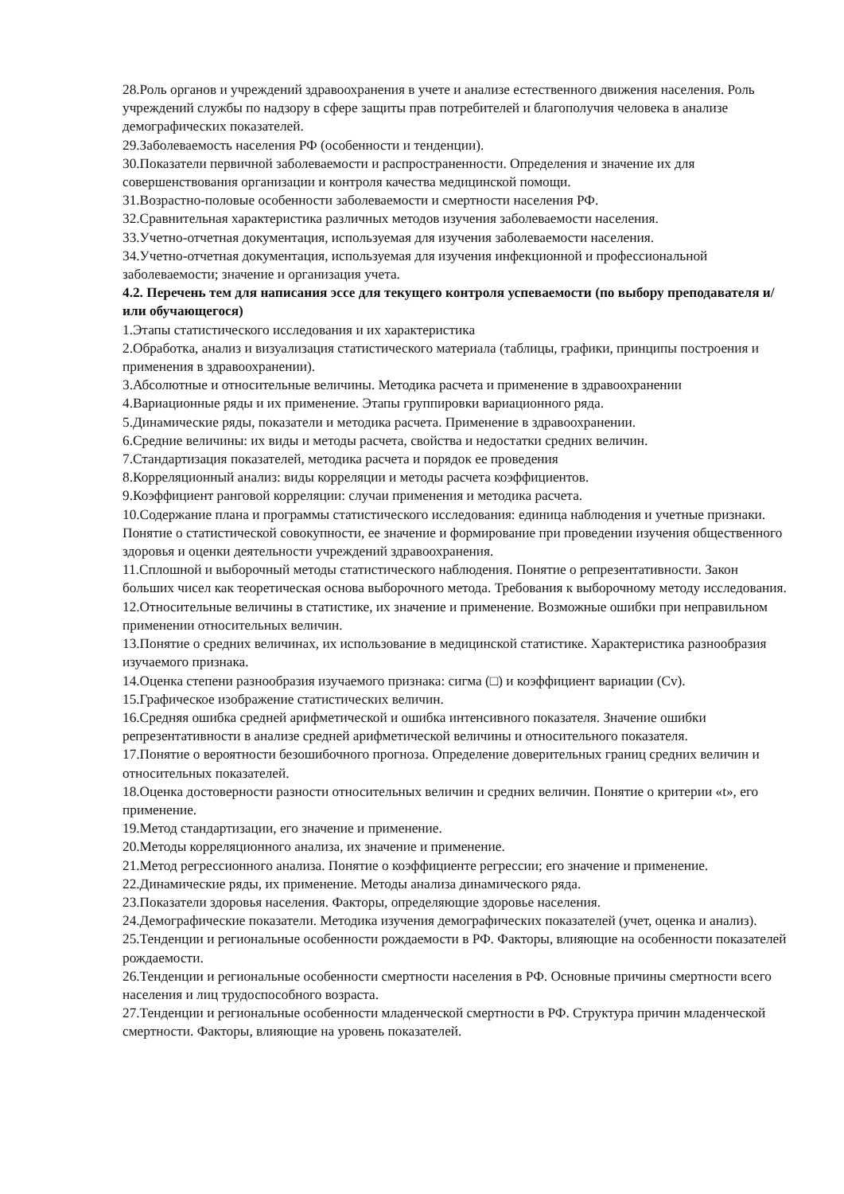28.Роль органов и учреждений здравоохранения в учете и анализе естественного движения населения. Роль учреждений службы по надзору в сфере защиты прав потребителей и благополучия человека в анализе демографических показателей.
29.Заболеваемость населения РФ (особенности и тенденции).
30.Показатели первичной заболеваемости и распространенности. Определения и значение их для совершенствования организации и контроля качества медицинской помощи.
31.Возрастно-половые особенности заболеваемости и смертности населения РФ.
32.Сравнительная характеристика различных методов изучения заболеваемости населения.
33.Учетно-отчетная документация, используемая для изучения заболеваемости населения.
34.Учетно-отчетная документация, используемая для изучения инфекционной и профессиональной заболеваемости; значение и организация учета.
4.2. Перечень тем для написания эссе для текущего контроля успеваемости (по выбору преподавателя и/или обучающегося)
1.Этапы статистического исследования и их характеристика
2.Обработка, анализ и визуализация статистического материала (таблицы, графики, принципы построения и применения в здравоохранении).
3.Абсолютные и относительные величины. Методика расчета и применение в здравоохранении
4.Вариационные ряды и их применение. Этапы группировки вариационного ряда.
5.Динамические ряды, показатели и методика расчета. Применение в здравоохранении.
6.Средние величины: их виды и методы расчета, свойства и недостатки средних величин.
7.Стандартизация показателей, методика расчета и порядок ее проведения
8.Корреляционный анализ: виды корреляции и методы расчета коэффициентов.
9.Коэффициент ранговой корреляции: случаи применения и методика расчета.
10.Содержание плана и программы статистического исследования: единица наблюдения и учетные признаки. Понятие о статистической совокупности, ее значение и формирование при проведении изучения общественного здоровья и оценки деятельности учреждений здравоохранения.
11.Сплошной и выборочный методы статистического наблюдения. Понятие о репрезентативности. Закон больших чисел как теоретическая основа выборочного метода. Требования к выборочному методу исследования.
12.Относительные величины в статистике, их значение и применение. Возможные ошибки при неправильном применении относительных величин.
13.Понятие о средних величинах, их использование в медицинской статистике. Характеристика разнообразия изучаемого признака.
14.Оценка степени разнообразия изучаемого признака: сигма (□) и коэффициент вариации (Cv).
15.Графическое изображение статистических величин.
16.Средняя ошибка средней арифметической и ошибка интенсивного показателя. Значение ошибки репрезентативности в анализе средней арифметической величины и относительного показателя.
17.Понятие о вероятности безошибочного прогноза. Определение доверительных границ средних величин и относительных показателей.
18.Оценка достоверности разности относительных величин и средних величин. Понятие о критерии «t», его применение.
19.Метод стандартизации, его значение и применение.
20.Методы корреляционного анализа, их значение и применение.
21.Метод регрессионного анализа. Понятие о коэффициенте регрессии; его значение и применение.
22.Динамические ряды, их применение. Методы анализа динамического ряда.
23.Показатели здоровья населения. Факторы, определяющие здоровье населения.
24.Демографические показатели. Методика изучения демографических показателей (учет, оценка и анализ).
25.Тенденции и региональные особенности рождаемости в РФ. Факторы, влияющие на особенности показателей рождаемости.
26.Тенденции и региональные особенности смертности населения в РФ. Основные причины смертности всего населения и лиц трудоспособного возраста.
27.Тенденции и региональные особенности младенческой смертности в РФ. Структура причин младенческой смертности. Факторы, влияющие на уровень показателей.